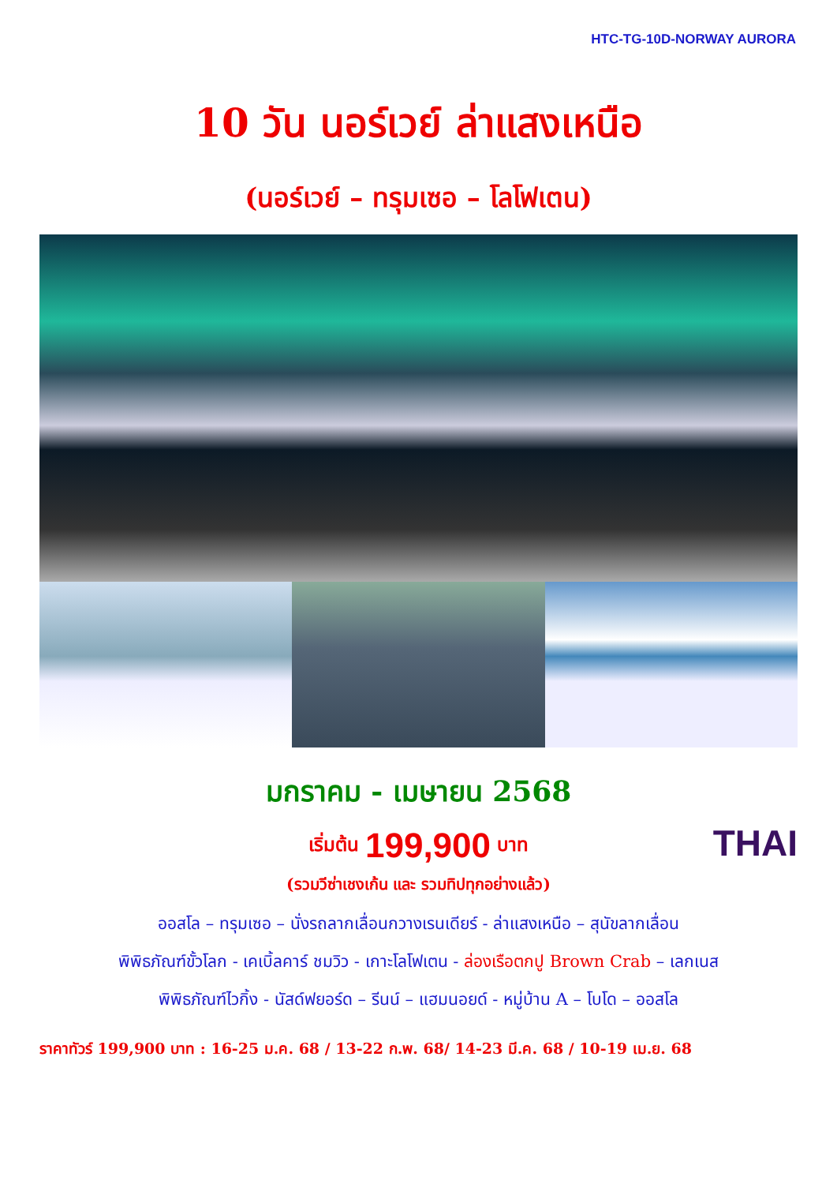HTC-TG-10D-NORWAY AURORA
10 วัน นอร์เวย์ ล่าแสงเหนือ
(นอร์เวย์ – ทรุมเซอ – โลโฟเตน)
มกราคม - เมษายน 2568
เริ่มต้น 199,900 บาท
THAI
(รวมวีซ่าเชงเก้น และ รวมทิปทุกอย่างแล้ว)
ออสโล – ทรุมเซอ – นั่งรถลากเลื่อนกวางเรนเดียร์ - ล่าแสงเหนือ – สุนัขลากเลื่อน
พิพิธภัณฑ์ขั้วโลก - เคเบิ้ลคาร์ ชมวิว - เกาะโลโฟเตน - ล่องเรือตกปู Brown Crab – เลกเนส
พิพิธภัณฑ์ไวกิ้ง - นัสด์ฟยอร์ด – รีนน์ – แฮมนอยด์ - หมู่บ้าน A – โบโด – ออสโล
ราคาทัวร์ 199,900 บาท : 16-25 ม.ค. 68 / 13-22 ก.พ. 68/ 14-23 มี.ค. 68 / 10-19 เม.ย. 68